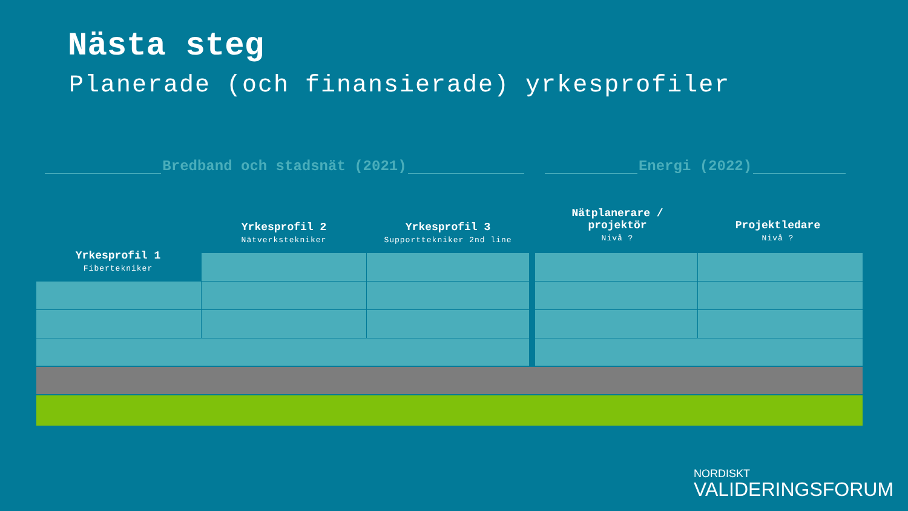Nästa steg
Planerade (och finansierade) yrkesprofiler
Bredband och stadsnät (2021) Energi (2022)
Yrkesprofil 1
Fibertekniker
Yrkesprofil 2
Nätverkstekniker
Yrkesprofil 3
Supporttekniker 2nd line
Nätplanerare /
projektör
Nivå ?
Projektledare
Nivå ?
NORDISKT
VALIDERINGSFORUM